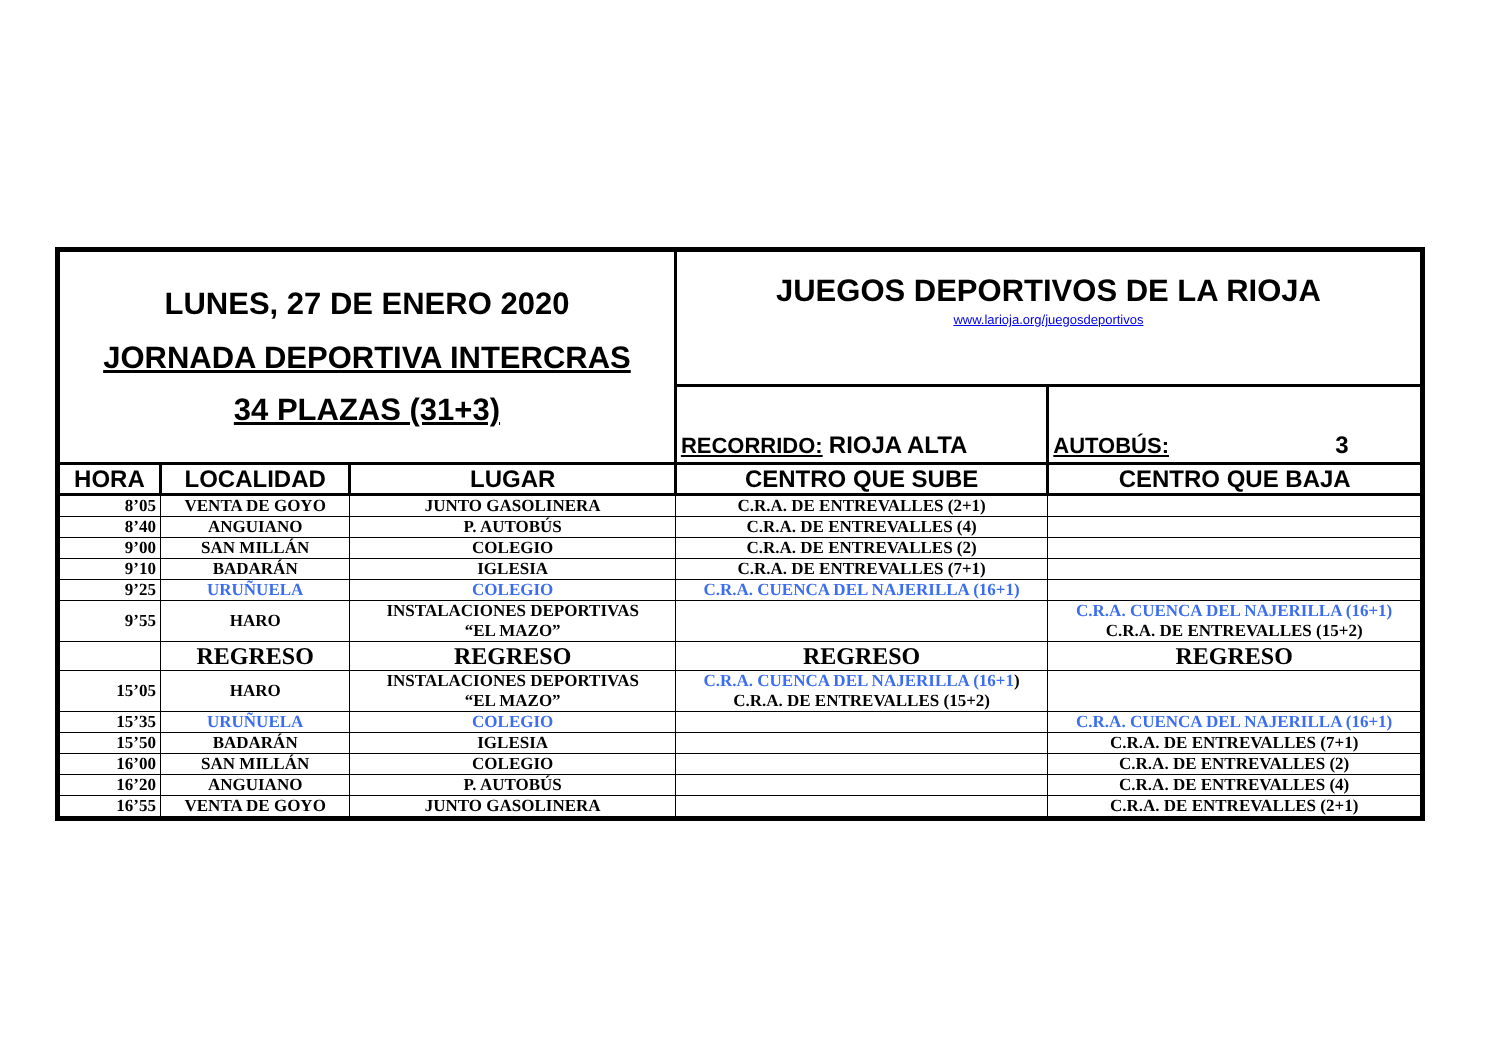| LUNES, 27 DE ENERO 2020 JORNADA DEPORTIVA INTERCRAS 34 PLAZAS (31+3) | | | JUEGOS DEPORTIVOS DE LA RIOJA www.larioja.org/juegosdeportivos | |
| | | | RECORRIDO: RIOJA ALTA | AUTOBÚS: 3 |
| HORA | LOCALIDAD | LUGAR | CENTRO QUE SUBE | CENTRO QUE BAJA |
| 8’05 | VENTA DE GOYO | JUNTO GASOLINERA | C.R.A. DE ENTREVALLES (2+1) | |
| 8’40 | ANGUIANO | P. AUTOBÚS | C.R.A. DE ENTREVALLES (4) | |
| 9’00 | SAN MILLÁN | COLEGIO | C.R.A. DE ENTREVALLES (2) | |
| 9’10 | BADARÁN | IGLESIA | C.R.A. DE ENTREVALLES (7+1) | |
| 9’25 | URUÑUELA | COLEGIO | C.R.A. CUENCA DEL NAJERILLA (16+1) | |
| 9’55 | HARO | INSTALACIONES DEPORTIVAS “EL MAZO” | | C.R.A. CUENCA DEL NAJERILLA (16+1) C.R.A. DE ENTREVALLES (15+2) |
| | REGRESO | REGRESO | REGRESO | REGRESO |
| 15’05 | HARO | INSTALACIONES DEPORTIVAS “EL MAZO” | C.R.A. CUENCA DEL NAJERILLA (16+1 ) C.R.A. DE ENTREVALLES (15+2) | |
| 15’35 | URUÑUELA | COLEGIO | | C.R.A. CUENCA DEL NAJERILLA (16+1) |
| 15’50 | BADARÁN | IGLESIA | | C.R.A. DE ENTREVALLES (7+1) |
| 16’00 | SAN MILLÁN | COLEGIO | | C.R.A. DE ENTREVALLES (2) |
| 16’20 | ANGUIANO | P. AUTOBÚS | | C.R.A. DE ENTREVALLES (4) |
| 16’55 | VENTA DE GOYO | JUNTO GASOLINERA | | C.R.A. DE ENTREVALLES (2+1) |